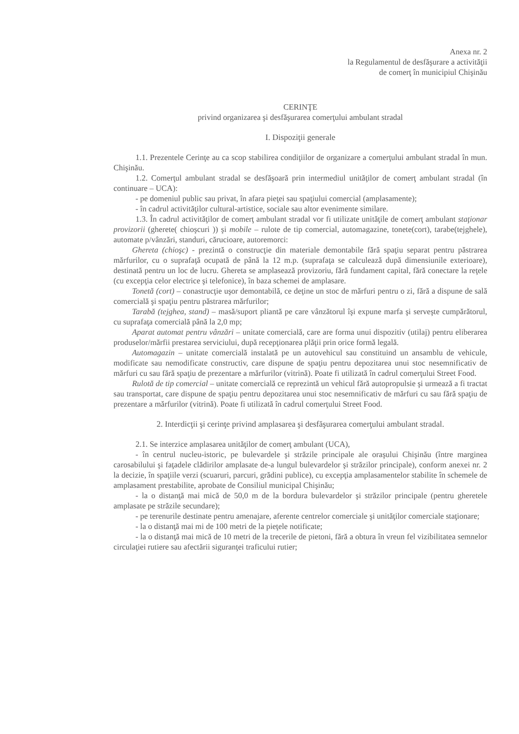Anexa nr. 2
la Regulamentul de desfăşurare a activităţii
de comerţ în municipiul Chişinău
CERINŢE
privind organizarea şi desfăşurarea comerţului ambulant stradal
I. Dispoziţii generale
1.1. Prezentele Cerinţe au ca scop stabilirea condiţiilor de organizare a comerţului ambulant stradal în mun. Chişinău.
1.2. Comerţul ambulant stradal se desfăşoară prin intermediul unităţilor de comerţ ambulant stradal (în continuare – UCA):
- pe domeniul public sau privat, în afara pieţei sau spaţiului comercial (amplasamente);
- în cadrul activităţilor cultural-artistice, sociale sau altor evenimente similare.
1.3. În cadrul activităţilor de comerţ ambulant stradal vor fi utilizate unităţile de comerţ ambulant staţionar provizorii (gherete( chioşcuri )) şi mobile – rulote de tip comercial, automagazine, tonete(cort), tarabe(tejghele), automate p/vânzări, standuri, cărucioare, autoremorci:
Ghereta (chioşc) - prezintă o construcţie din materiale demontabile fără spaţiu separat pentru păstrarea mărfurilor, cu o suprafaţă ocupată de până la 12 m.p. (suprafaţa se calculează după dimensiunile exterioare), destinată pentru un loc de lucru. Ghereta se amplasează provizoriu, fără fundament capital, fără conectare la reţele (cu excepţia celor electrice şi telefonice), în baza schemei de amplasare.
Tonetă (cort) – conastrucţie uşor demontabilă, ce deţine un stoc de mărfuri pentru o zi, fără a dispune de sală comercială şi spaţiu pentru păstrarea mărfurilor;
Tarabă (tejghea, stand) – masă/suport pliantă pe care vânzătorul îşi expune marfa şi serveşte cumpărătorul, cu suprafaţa comercială până la 2,0 mp;
Aparat automat pentru vânzări – unitate comercială, care are forma unui dispozitiv (utilaj) pentru eliberarea produselor/mărfii prestarea serviciului, după recepţionarea plăţii prin orice formă legală.
Automagazin – unitate comercială instalată pe un autovehicul sau constituind un ansamblu de vehicule, modificate sau nemodificate constructiv, care dispune de spaţiu pentru depozitarea unui stoc nesemnificativ de mărfuri cu sau fără spaţiu de prezentare a mărfurilor (vitrină). Poate fi utilizată în cadrul comerţului Street Food.
Rulotă de tip comercial – unitate comercială ce reprezintă un vehicul fără autopropulsie şi urmează a fi tractat sau transportat, care dispune de spaţiu pentru depozitarea unui stoc nesemnificativ de mărfuri cu sau fără spaţiu de prezentare a mărfurilor (vitrină). Poate fi utilizată în cadrul comerţului Street Food.
2. Interdicţii şi cerinţe privind amplasarea şi desfăşurarea comerţului ambulant stradal.
2.1. Se interzice amplasarea unităţilor de comerţ ambulant (UCA),
- în centrul nucleu-istoric, pe bulevardele şi străzile principale ale oraşului Chişinău (între marginea carosabilului şi faţadele clădirilor amplasate de-a lungul bulevardelor şi străzilor principale), conform anexei nr. 2 la decizie, în spaţiile verzi (scuaruri, parcuri, grădini publice), cu excepţia amplasamentelor stabilite în schemele de amplasament prestabilite, aprobate de Consiliul municipal Chişinău;
- la o distanţă mai mică de 50,0 m de la bordura bulevardelor şi străzilor principale (pentru gheretele amplasate pe străzile secundare);
- pe terenurile destinate pentru amenajare, aferente centrelor comerciale şi unităţilor comerciale staţionare;
- la o distanţă mai mi de 100 metri de la pieţele notificate;
- la o distanţă mai mică de 10 metri de la trecerile de pietoni, fără a obtura în vreun fel vizibilitatea semnelor circulaţiei rutiere sau afectării siguranţei traficului rutier;